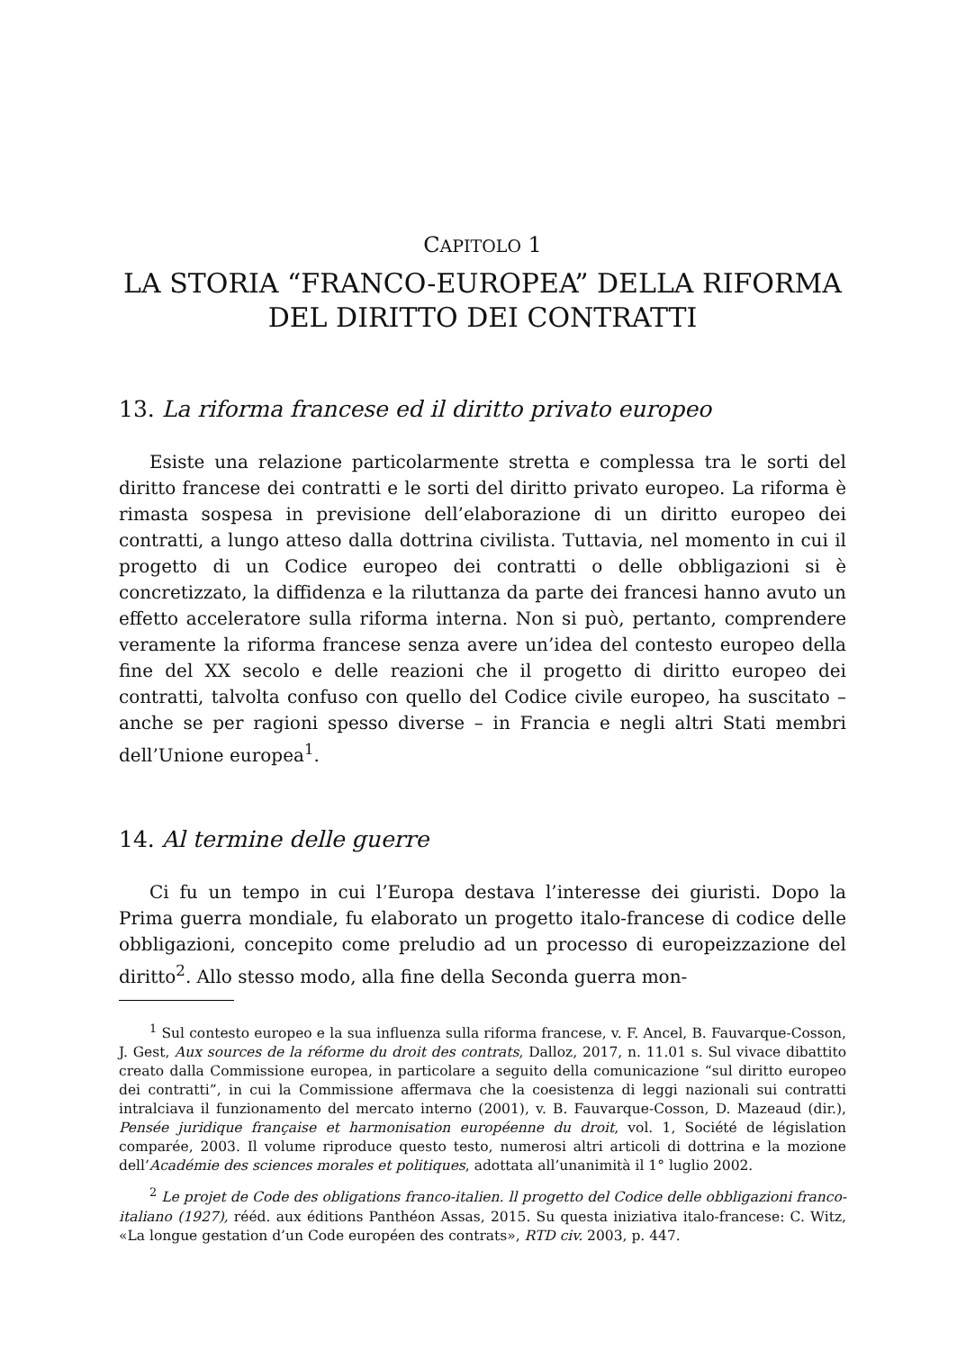CAPITOLO 1
LA STORIA “FRANCO-EUROPEA” DELLA RIFORMA
DEL DIRITTO DEI CONTRATTI
13. La riforma francese ed il diritto privato europeo
Esiste una relazione particolarmente stretta e complessa tra le sorti del diritto francese dei contratti e le sorti del diritto privato europeo. La riforma è rimasta sospesa in previsione dell’elaborazione di un diritto europeo dei contratti, a lungo atteso dalla dottrina civilista. Tuttavia, nel momento in cui il progetto di un Codice europeo dei contratti o delle obbligazioni si è concretizzato, la diffidenza e la riluttanza da parte dei francesi hanno avuto un effetto acceleratore sulla riforma interna. Non si può, pertanto, comprendere veramente la riforma francese senza avere un’idea del contesto europeo della fine del XX secolo e delle reazioni che il progetto di diritto europeo dei contratti, talvolta confuso con quello del Codice civile europeo, ha suscitato – anche se per ragioni spesso diverse – in Francia e negli altri Stati membri dell’Unione europea<sup>1</sup>.
14. Al termine delle guerre
Ci fu un tempo in cui l’Europa destava l’interesse dei giuristi. Dopo la Prima guerra mondiale, fu elaborato un progetto italo-francese di codice delle obbligazioni, concepito come preludio ad un processo di europeizzazione del diritto<sup>2</sup>. Allo stesso modo, alla fine della Seconda guerra mon-
<sup>1</sup> Sul contesto europeo e la sua influenza sulla riforma francese, v. F. Ancel, B. Fauvarque-Cosson, J. Gest, Aux sources de la réforme du droit des contrats, Dalloz, 2017, n. 11.01 s. Sul vivace dibattito creato dalla Commissione europea, in particolare a seguito della comunicazione “sul diritto europeo dei contratti”, in cui la Commissione affermava che la coesistenza di leggi nazionali sui contratti intralciava il funzionamento del mercato interno (2001), v. B. Fauvarque-Cosson, D. Mazeaud (dir.), Pensée juridique française et harmonisation européenne du droit, vol. 1, Société de législation comparée, 2003. Il volume riproduce questo testo, numerosi altri articoli di dottrina e la mozione dell’Académie des sciences morales et politiques, adottata all’unanimità il 1° luglio 2002.
<sup>2</sup> Le projet de Code des obligations franco-italien. ll progetto del Codice delle obbligazioni franco-italiano (1927), rééd. aux éditions Panthéon Assas, 2015. Su questa iniziativa italo-francese: C. Witz, «La longue gestation d’un Code européen des contrats», RTD civ. 2003, p. 447.